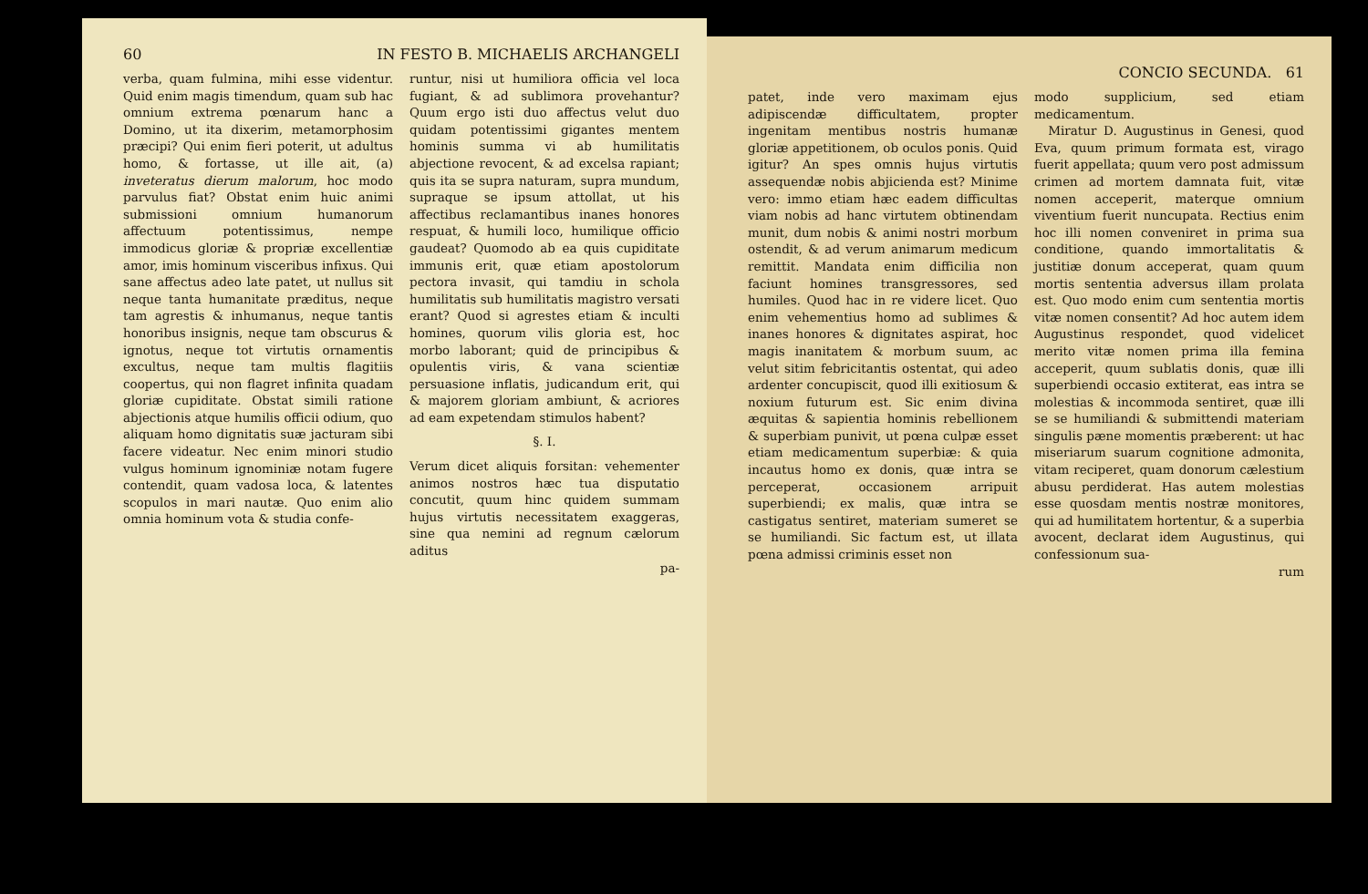60 IN FESTO B. MICHAELIS ARCHANGELI
verba, quam fulmina, mihi esse videntur. Quid enim magis timendum, quam sub hac omnium extrema pœnarum hanc a Domino, ut ita dixerim, metamorphosim præcipi? Qui enim fieri poterit, ut adultus homo, & fortasse, ut ille ait, (a) inveteratus dierum malorum, hoc modo parvulus fiat? Obstat enim huic animi submissioni omnium humanorum affectuum potentissimus, nempe immodicus gloriæ & propriæ excellentiæ amor, imis hominum visceribus infixus. Qui sane affectus adeo late patet, ut nullus sit neque tanta humanitate præditus, neque tam agrestis & inhumanus, neque tantis honoribus insignis, neque tam obscurus & ignotus, neque tot virtutis ornamentis excultus, neque tam multis flagitiis coopertus, qui non flagret infinita quadam gloriæ cupiditate. Obstat simili ratione abjectionis atque humilis officii odium, quo aliquam homo dignitatis suæ jacturam sibi facere videatur. Nec enim minori studio vulgus hominum ignominiæ notam fugere contendit, quam vadosa loca, & latentes scopulos in mari nautæ. Quo enim alio omnia hominum vota & studia confe-
runtur, nisi ut humiliora officia vel loca fugiant, & ad sublimora provehantur? Quum ergo isti duo affectus velut duo quidam potentissimi gigantes mentem hominis summa vi ab humilitatis abjectione revocent, & ad excelsa rapiant; quis ita se supra naturam, supra mundum, supraque se ipsum attollat, ut his affectibus reclamantibus inanes honores respuat, & humili loco, humilique officio gaudeat? Quomodo ab ea quis cupiditate immunis erit, quæ etiam apostolorum pectora invasit, qui tamdiu in schola humilitatis sub humilitatis magistro versati erant? Quod si agrestes etiam & inculti homines, quorum vilis gloria est, hoc morbo laborant; quid de principibus & opulentis viris, & vana scientiæ persuasione inflatis, judicandum erit, qui & majorem gloriam ambiunt, & acriores ad eam expetendam stimulos habent?
§. I.
Verum dicet aliquis forsitan: vehementer animos nostros hæc tua disputatio concutit, quum hinc quidem summam hujus virtutis necessitatem exaggeras, sine qua nemini ad regnum cælorum aditus
pa-
CONCIO SECUNDA. 61
patet, inde vero maximam ejus adipiscendæ difficultatem, propter ingenitam mentibus nostris humanæ gloriæ appetitionem, ob oculos ponis. Quid igitur? An spes omnis hujus virtutis assequendæ nobis abjicienda est? Minime vero: immo etiam hæc eadem difficultas viam nobis ad hanc virtutem obtinendam munit, dum nobis & animi nostri morbum ostendit, & ad verum animarum medicum remittit. Mandata enim difficilia non faciunt homines transgressores, sed humiles. Quod hac in re videre licet. Quo enim vehementius homo ad sublimes & inanes honores & dignitates aspirat, hoc magis inanitatem & morbum suum, ac velut sitim febricitantis ostentat, qui adeo ardenter concupiscit, quod illi exitiosum & noxium futurum est. Sic enim divina æquitas & sapientia hominis rebellionem & superbiam punivit, ut pœna culpæ esset etiam medicamentum superbiæ: & quia incautus homo ex donis, quæ intra se perceperat, occasionem arripuit superbiendi; ex malis, quæ intra se castigatus sentiret, materiam sumeret se se humiliandi. Sic factum est, ut illata pœna admissi criminis esset non
modo supplicium, sed etiam medicamentum.
Miratur D. Augustinus in Genesi, quod Eva, quum primum formata est, virago fuerit appellata; quum vero post admissum crimen ad mortem damnata fuit, vitæ nomen acceperit, materque omnium viventium fuerit nuncupata. Rectius enim hoc illi nomen conveniret in prima sua conditione, quando immortalitatis & justitiæ donum acceperat, quam quum mortis sententia adversus illam prolata est. Quo modo enim cum sententia mortis vitæ nomen consentit? Ad hoc autem idem Augustinus respondet, quod videlicet merito vitæ nomen prima illa femina acceperit, quum sublatis donis, quæ illi superbiendi occasio extiterat, eas intra se molestias & incommoda sentiret, quæ illi se se humiliandi & submittendi materiam singulis pæne momentis præberent: ut hac miseriarum suarum cognitione admonita, vitam reciperet, quam donorum cælestium abusu perdiderat. Has autem molestias esse quosdam mentis nostræ monitores, qui ad humilitatem hortentur, & a superbia avocent, declarat idem Augustinus, qui confessionum sua-
rum